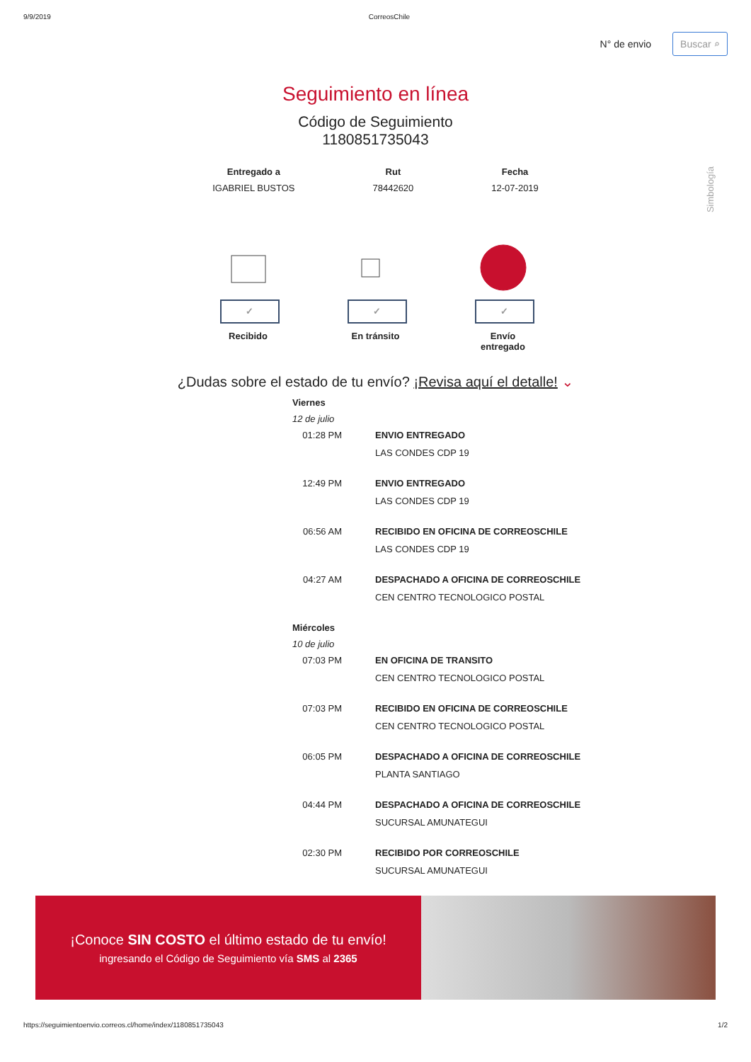9/9/2019 CorreosChile
N° de envio Buscar ⌕
Seguimiento en línea
Código de Seguimiento
1180851735043
Entregado a
IGABRIEL BUSTOS
Rut
78442620
Fecha
12-07-2019
Simbología
✓
Recibido
✓
En tránsito
✓
Envío entregado
¿Dudas sobre el estado de tu envío? ¡Revisa aquí el detalle! ⌄
Viernes
12 de julio
01:28 PM ENVIO ENTREGADO
LAS CONDES CDP 19
12:49 PM ENVIO ENTREGADO
LAS CONDES CDP 19
06:56 AM RECIBIDO EN OFICINA DE CORREOSCHILE
LAS CONDES CDP 19
04:27 AM DESPACHADO A OFICINA DE CORREOSCHILE
CEN CENTRO TECNOLOGICO POSTAL
Miércoles
10 de julio
07:03 PM EN OFICINA DE TRANSITO
CEN CENTRO TECNOLOGICO POSTAL
07:03 PM RECIBIDO EN OFICINA DE CORREOSCHILE
CEN CENTRO TECNOLOGICO POSTAL
06:05 PM DESPACHADO A OFICINA DE CORREOSCHILE
PLANTA SANTIAGO
04:44 PM DESPACHADO A OFICINA DE CORREOSCHILE
SUCURSAL AMUNATEGUI
02:30 PM RECIBIDO POR CORREOSCHILE
SUCURSAL AMUNATEGUI
¡Conoce SIN COSTO el último estado de tu envío!
ingresando el Código de Seguimiento vía SMS al 2365
https://seguimientoenvio.correos.cl/home/index/1180851735043 1/2